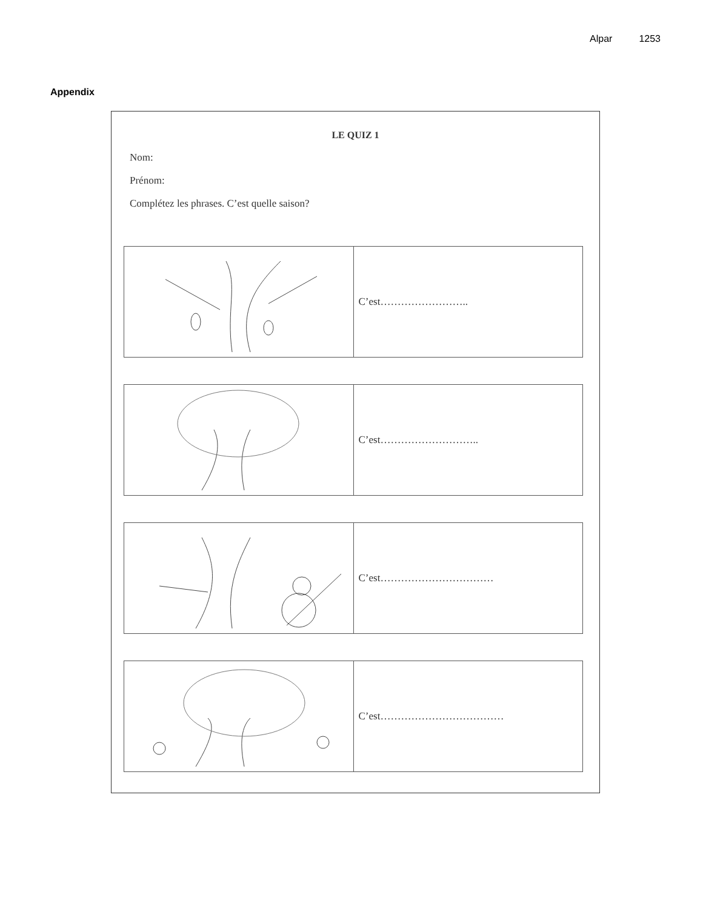Alpar 1253
Appendix
LE QUIZ 1
Nom:
Prénom:
Complétez les phrases. C’est quelle saison?
| | C’est…………………….. |
| | C’est……………………….. |
| | C’est…………………………… |
| | C’est……………………………… |